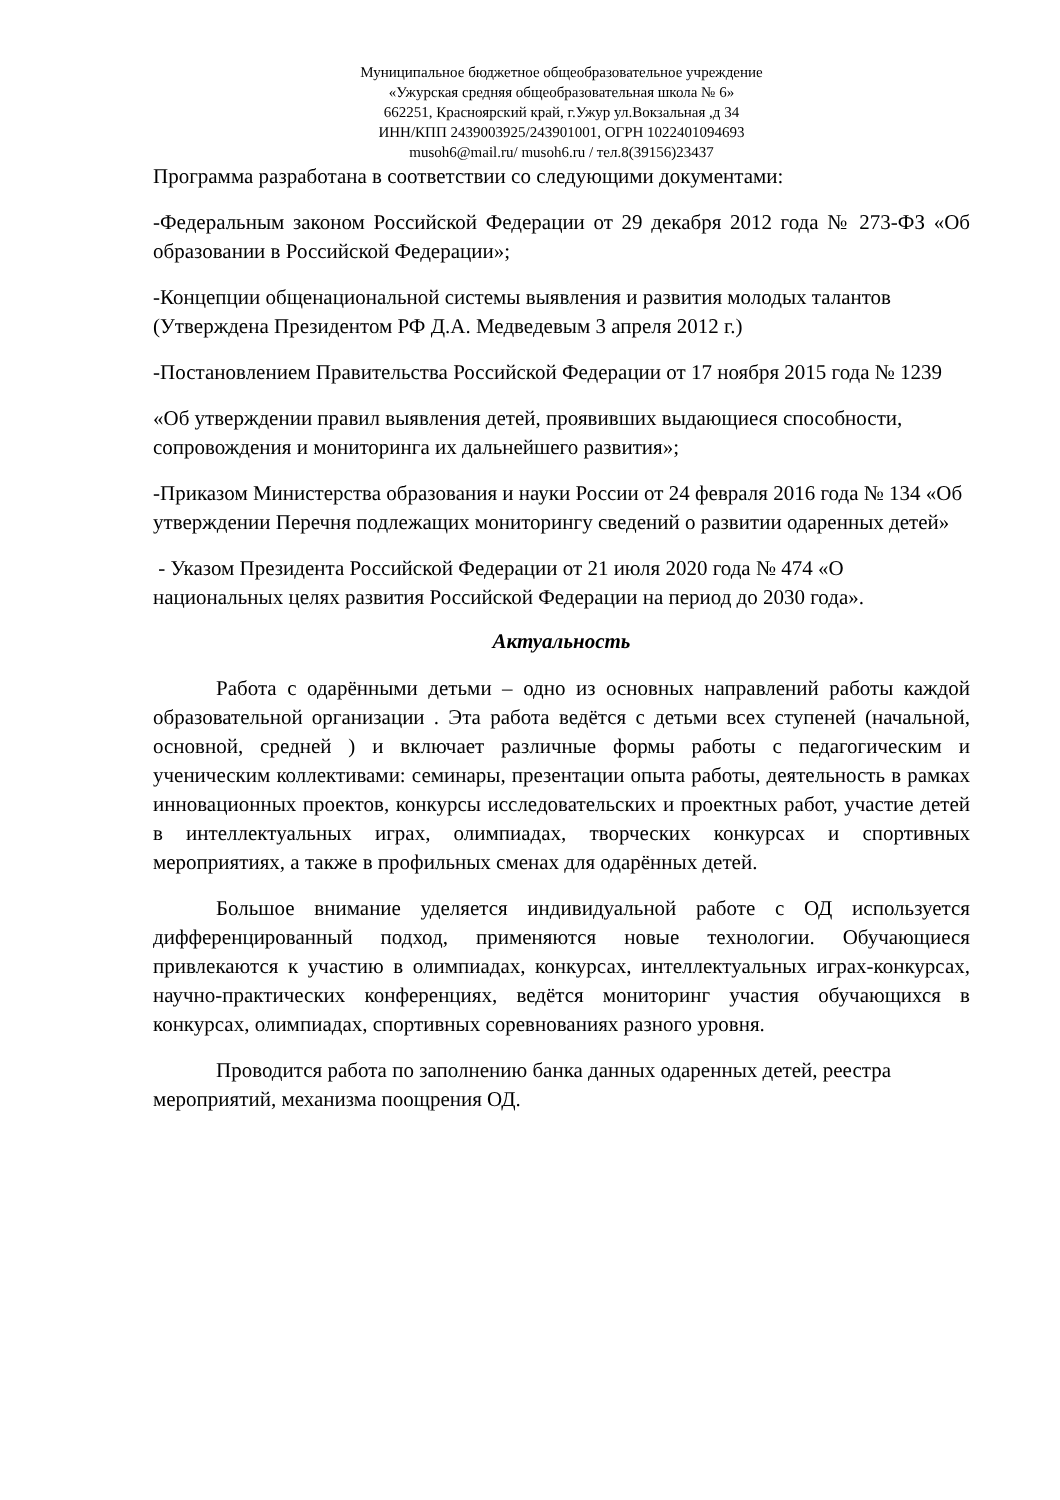Муниципальное бюджетное общеобразовательное учреждение
«Ужурская средняя общеобразовательная школа № 6»
662251, Красноярский край, г.Ужур ул.Вокзальная ,д 34
ИНН/КПП 2439003925/243901001, ОГРН 1022401094693
musoh6@mail.ru/ musoh6.ru / тел.8(39156)23437
Программа разработана в соответствии со следующими документами:
-Федеральным законом Российской Федерации от 29 декабря 2012 года № 273-ФЗ «Об образовании в Российской Федерации»;
-Концепции общенациональной системы выявления и развития молодых талантов (Утверждена Президентом РФ Д.А. Медведевым 3 апреля 2012 г.)
-Постановлением Правительства Российской Федерации от 17 ноября 2015 года № 1239
«Об утверждении правил выявления детей, проявивших выдающиеся способности, сопровождения и мониторинга их дальнейшего развития»;
-Приказом Министерства образования и науки России от 24 февраля 2016 года № 134 «Об утверждении Перечня подлежащих мониторингу сведений о развитии одаренных детей»
- Указом Президента Российской Федерации от 21 июля 2020 года № 474 «О национальных целях развития Российской Федерации на период до 2030 года».
Актуальность
Работа с одарёнными детьми – одно из основных направлений работы каждой образовательной организации . Эта работа ведётся с детьми всех ступеней (начальной, основной, средней ) и включает различные формы работы с педагогическим и ученическим коллективами: семинары, презентации опыта работы, деятельность в рамках инновационных проектов, конкурсы исследовательских и проектных работ, участие детей в интеллектуальных играх, олимпиадах, творческих конкурсах и спортивных мероприятиях, а также в профильных сменах для одарённых детей.
Большое внимание уделяется индивидуальной работе с ОД используется дифференцированный подход, применяются новые технологии. Обучающиеся привлекаются к участию в олимпиадах, конкурсах, интеллектуальных играх-конкурсах, научно-практических конференциях, ведётся мониторинг участия обучающихся в конкурсах, олимпиадах, спортивных соревнованиях разного уровня.
Проводится работа по заполнению банка данных одаренных детей, реестра мероприятий, механизма поощрения ОД.